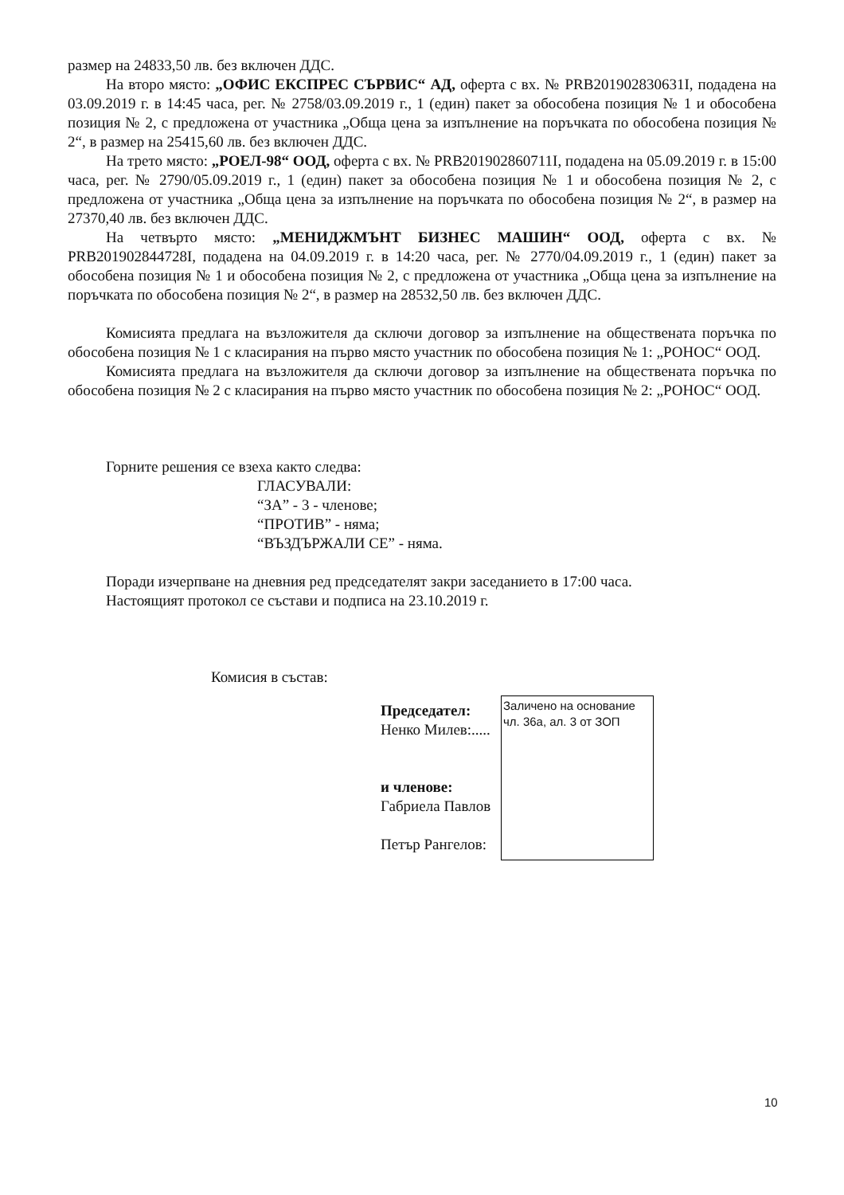размер на 24833,50 лв. без включен ДДС.
На второ място: „ОФИС ЕКСПРЕС СЪРВИС“ АД, оферта с вх. № PRB201902830631I, подадена на 03.09.2019 г. в 14:45 часа, рег. № 2758/03.09.2019 г., 1 (един) пакет за обособена позиция № 1 и обособена позиция № 2, с предложена от участника „Обща цена за изпълнение на поръчката по обособена позиция № 2“, в размер на 25415,60 лв. без включен ДДС.
На трето място: „РОЕЛ-98“ ООД, оферта с вх. № PRB201902860711I, подадена на 05.09.2019 г. в 15:00 часа, рег. № 2790/05.09.2019 г., 1 (един) пакет за обособена позиция № 1 и обособена позиция № 2, с предложена от участника „Обща цена за изпълнение на поръчката по обособена позиция № 2“, в размер на 27370,40 лв. без включен ДДС.
На четвърто място: „МЕНИДЖМЪНТ БИЗНЕС МАШИН“ ООД, оферта с вх. № PRB201902844728I, подадена на 04.09.2019 г. в 14:20 часа, рег. № 2770/04.09.2019 г., 1 (един) пакет за обособена позиция № 1 и обособена позиция № 2, с предложена от участника „Обща цена за изпълнение на поръчката по обособена позиция № 2“, в размер на 28532,50 лв. без включен ДДС.
Комисията предлага на възложителя да сключи договор за изпълнение на обществената поръчка по обособена позиция № 1 с класирания на първо място участник по обособена позиция № 1: „РОНОС“ ООД.
Комисията предлага на възложителя да сключи договор за изпълнение на обществената поръчка по обособена позиция № 2 с класирания на първо място участник по обособена позиция № 2: „РОНОС“ ООД.
Горните решения се взеха както следва:
ГЛАСУВАЛИ:
“ЗА” - 3 - членове;
“ПРОТИВ” - няма;
“ВЪЗДЪРЖАЛИ СЕ” - няма.
Поради изчерпване на дневния ред председателят закри заседанието в 17:00 часа.
Настоящият протокол се състави и подписа на 23.10.2019 г.
Комисия в състав:
Председател:
Ненко Милев:.....
и членове:
Габриела Павлов
Петър Рангелов:
Заличено на основание чл. 36а, ал. 3 от ЗОП
10